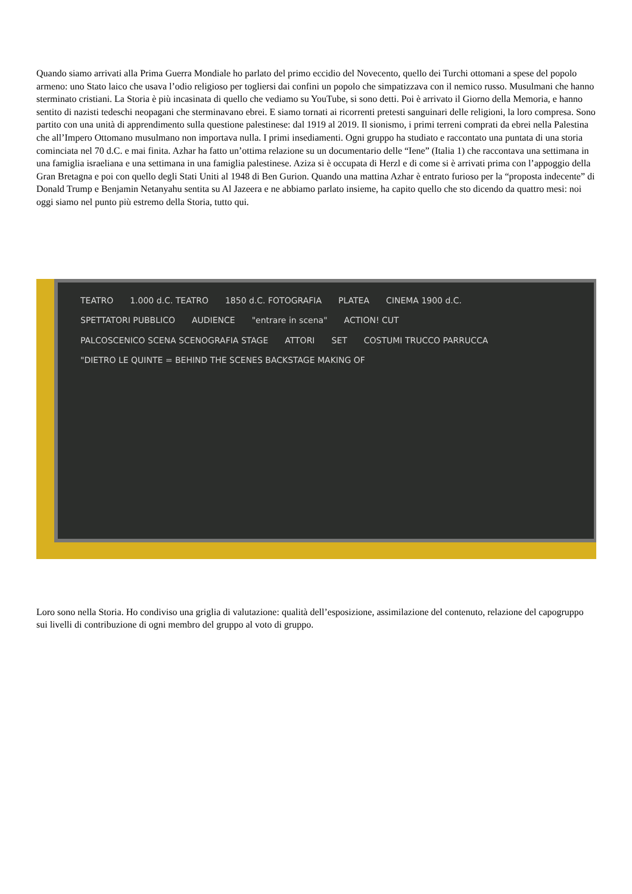Quando siamo arrivati alla Prima Guerra Mondiale ho parlato del primo eccidio del Novecento, quello dei Turchi ottomani a spese del popolo armeno: uno Stato laico che usava l’odio religioso per togliersi dai confini un popolo che simpatizzava con il nemico russo. Musulmani che hanno sterminato cristiani. La Storia è più incasinata di quello che vediamo su YouTube, si sono detti. Poi è arrivato il Giorno della Memoria, e hanno sentito di nazisti tedeschi neopagani che sterminavano ebrei. E siamo tornati ai ricorrenti pretesti sanguinari delle religioni, la loro compresa. Sono partito con una unità di apprendimento sulla questione palestinese: dal 1919 al 2019. Il sionismo, i primi terreni comprati da ebrei nella Palestina che all’Impero Ottomano musulmano non importava nulla. I primi insediamenti. Ogni gruppo ha studiato e raccontato una puntata di una storia cominciata nel 70 d.C. e mai finita. Azhar ha fatto un’ottima relazione su un documentario delle “Iene” (Italia 1) che raccontava una settimana in una famiglia israeliana e una settimana in una famiglia palestinese. Aziza si è occupata di Herzl e di come si è arrivati prima con l’appoggio della Gran Bretagna e poi con quello degli Stati Uniti al 1948 di Ben Gurion. Quando una mattina Azhar è entrato furioso per la “proposta indecente” di Donald Trump e Benjamin Netanyahu sentita su Al Jazeera e ne abbiamo parlato insieme, ha capito quello che sto dicendo da quattro mesi: noi oggi siamo nel punto più estremo della Storia, tutto qui.
TEATRO 1.000 d.C. TEATRO 1850 d.C. FOTOGRAFIA PLATEA CINEMA 1900 d.C. SPETTATORI PUBBLICO AUDIENCE "entrare in scena" ACTION! CUT PALCOSCENICO SCENA SCENOGRAFIA STAGE ATTORI SET COSTUMI TRUCCO PARRUCCA "DIETRO LE QUINTE = BEHIND THE SCENES BACKSTAGE MAKING OF
Loro sono nella Storia. Ho condiviso una griglia di valutazione: qualità dell’esposizione, assimilazione del contenuto, relazione del capogruppo sui livelli di contribuzione di ogni membro del gruppo al voto di gruppo.